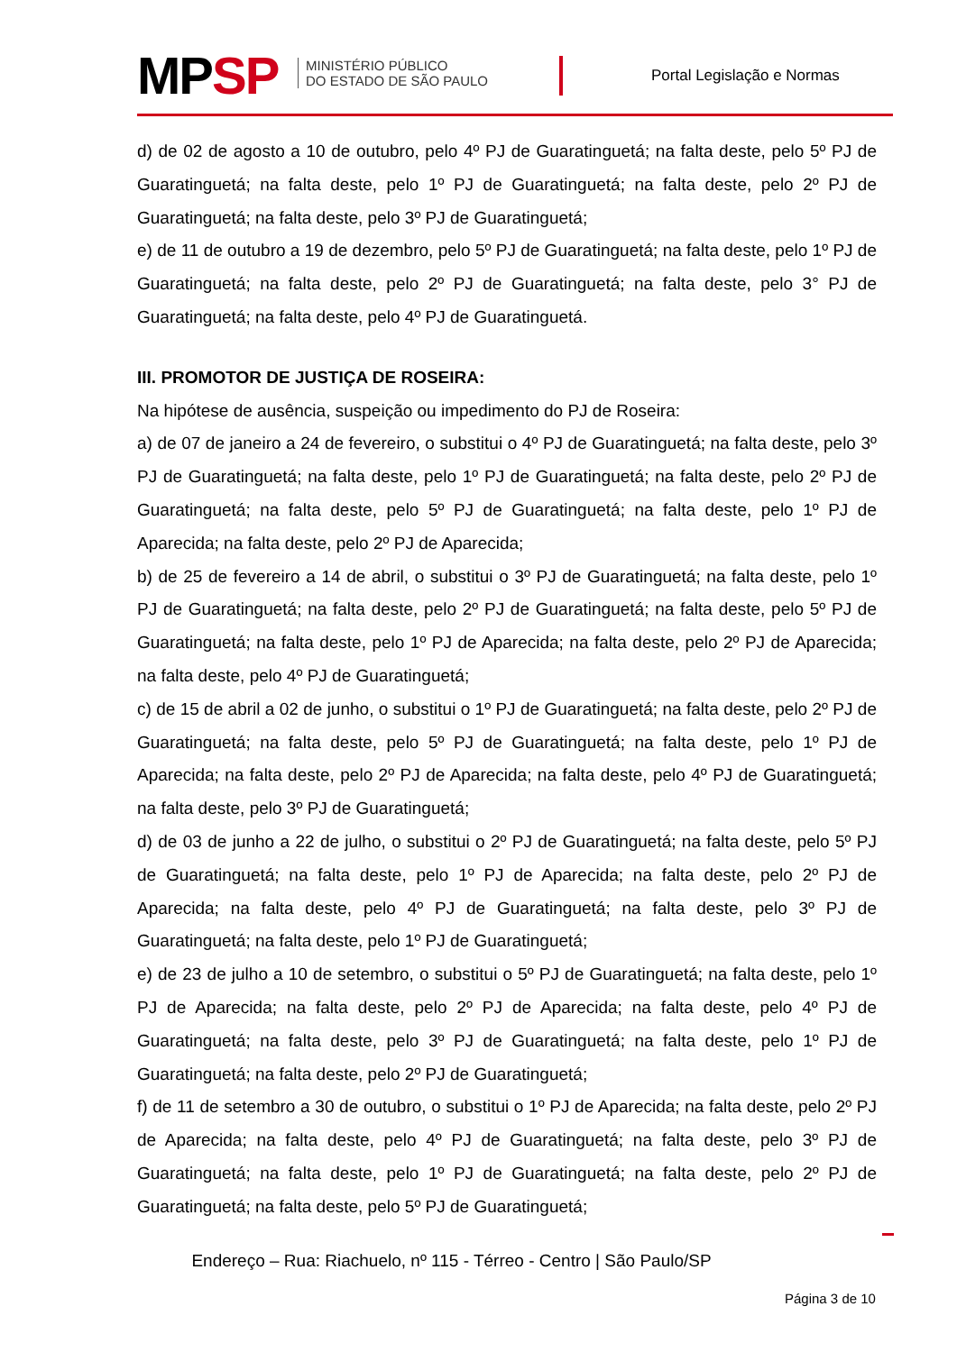MPSP
MINISTÉRIO PÚBLICO
DO ESTADO DE SÃO PAULO
Portal Legislação e Normas
d) de 02 de agosto a 10 de outubro, pelo 4º PJ de Guaratinguetá; na falta deste, pelo 5º PJ de Guaratinguetá; na falta deste, pelo 1º PJ de Guaratinguetá; na falta deste, pelo 2º PJ de Guaratinguetá; na falta deste, pelo 3º PJ de Guaratinguetá;
e) de 11 de outubro a 19 de dezembro, pelo 5º PJ de Guaratinguetá; na falta deste, pelo 1º PJ de Guaratinguetá; na falta deste, pelo 2º PJ de Guaratinguetá; na falta deste, pelo 3° PJ de Guaratinguetá; na falta deste, pelo 4º PJ de Guaratinguetá.
III. PROMOTOR DE JUSTIÇA DE ROSEIRA:
Na hipótese de ausência, suspeição ou impedimento do PJ de Roseira:
a) de 07 de janeiro a 24 de fevereiro, o substitui o 4º PJ de Guaratinguetá; na falta deste, pelo 3º PJ de Guaratinguetá; na falta deste, pelo 1º PJ de Guaratinguetá; na falta deste, pelo 2º PJ de Guaratinguetá; na falta deste, pelo 5º PJ de Guaratinguetá; na falta deste, pelo 1º PJ de Aparecida; na falta deste, pelo 2º PJ de Aparecida;
b) de 25 de fevereiro a 14 de abril, o substitui o 3º PJ de Guaratinguetá; na falta deste, pelo 1º PJ de Guaratinguetá; na falta deste, pelo 2º PJ de Guaratinguetá; na falta deste, pelo 5º PJ de Guaratinguetá; na falta deste, pelo 1º PJ de Aparecida; na falta deste, pelo 2º PJ de Aparecida; na falta deste, pelo 4º PJ de Guaratinguetá;
c) de 15 de abril a 02 de junho, o substitui o 1º PJ de Guaratinguetá; na falta deste, pelo 2º PJ de Guaratinguetá; na falta deste, pelo 5º PJ de Guaratinguetá; na falta deste, pelo 1º PJ de Aparecida; na falta deste, pelo 2º PJ de Aparecida; na falta deste, pelo 4º PJ de Guaratinguetá; na falta deste, pelo 3º PJ de Guaratinguetá;
d) de 03 de junho a 22 de julho, o substitui o 2º PJ de Guaratinguetá; na falta deste, pelo 5º PJ de Guaratinguetá; na falta deste, pelo 1º PJ de Aparecida; na falta deste, pelo 2º PJ de Aparecida; na falta deste, pelo 4º PJ de Guaratinguetá; na falta deste, pelo 3º PJ de Guaratinguetá; na falta deste, pelo 1º PJ de Guaratinguetá;
e) de 23 de julho a 10 de setembro, o substitui o 5º PJ de Guaratinguetá; na falta deste, pelo 1º PJ de Aparecida; na falta deste, pelo 2º PJ de Aparecida; na falta deste, pelo 4º PJ de Guaratinguetá; na falta deste, pelo 3º PJ de Guaratinguetá; na falta deste, pelo 1º PJ de Guaratinguetá; na falta deste, pelo 2º PJ de Guaratinguetá;
f) de 11 de setembro a 30 de outubro, o substitui o 1º PJ de Aparecida; na falta deste, pelo 2º PJ de Aparecida; na falta deste, pelo 4º PJ de Guaratinguetá; na falta deste, pelo 3º PJ de Guaratinguetá; na falta deste, pelo 1º PJ de Guaratinguetá; na falta deste, pelo 2º PJ de Guaratinguetá; na falta deste, pelo 5º PJ de Guaratinguetá;
Endereço – Rua: Riachuelo, nº 115 - Térreo - Centro | São Paulo/SP
Página 3 de 10